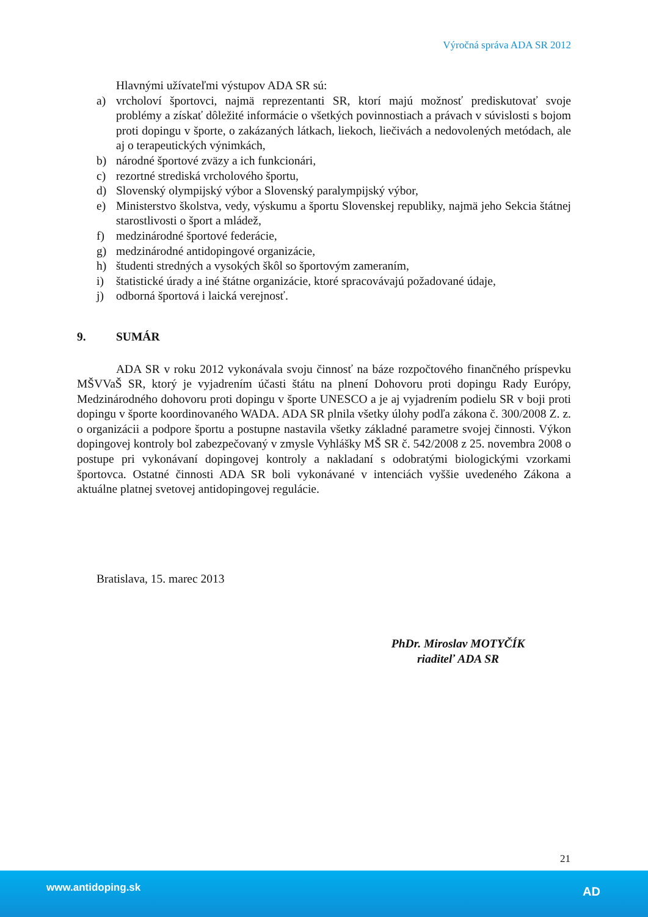Výročná správa ADA SR 2012
Hlavnými užívateľmi výstupov ADA SR sú:
a) vrcholoví športovci, najmä reprezentanti SR, ktorí majú možnosť prediskutovať svoje problémy a získať dôležité informácie o všetkých povinnostiach a právach v súvislosti s bojom proti dopingu v športe, o zakázaných látkach, liekoch, liečivách a nedovolených metódach, ale aj o terapeutických výnimkách,
b) národné športové zväzy a ich funkcionári,
c) rezortné strediská vrcholového športu,
d) Slovenský olympijský výbor a Slovenský paralympijský výbor,
e) Ministerstvo školstva, vedy, výskumu a športu Slovenskej republiky, najmä jeho Sekcia štátnej starostlivosti o šport a mládež,
f) medzinárodné športové federácie,
g) medzinárodné antidopingové organizácie,
h) študenti stredných a vysokých škôl so športovým zameraním,
i) štatistické úrady a iné štátne organizácie, ktoré spracovávajú požadované údaje,
j) odborná športová i laická verejnosť.
9. SUMÁR
ADA SR v roku 2012 vykonávala svoju činnosť na báze rozpočtového finančného príspevku MŠVVaŠ SR, ktorý je vyjadrením účasti štátu na plnení Dohovoru proti dopingu Rady Európy, Medzinárodného dohovoru proti dopingu v športe UNESCO a je aj vyjadrením podielu SR v boji proti dopingu v športe koordinovaného WADA. ADA SR plnila všetky úlohy podľa zákona č. 300/2008 Z. z. o organizácii a podpore športu a postupne nastavila všetky základné parametre svojej činnosti. Výkon dopingovej kontroly bol zabezpečovaný v zmysle Vyhlášky MŠ SR č. 542/2008 z 25. novembra 2008 o postupe pri vykonávaní dopingovej kontroly a nakladaní s odobratými biologickými vzorkami športovca. Ostatné činnosti ADA SR boli vykonávané v intenciách vyššie uvedeného Zákona a aktuálne platnej svetovej antidopingovej regulácie.
Bratislava, 15. marec 2013
PhDr. Miroslav MOTYČÍK
riaditeľ ADA SR
21
www.antidoping.sk AD